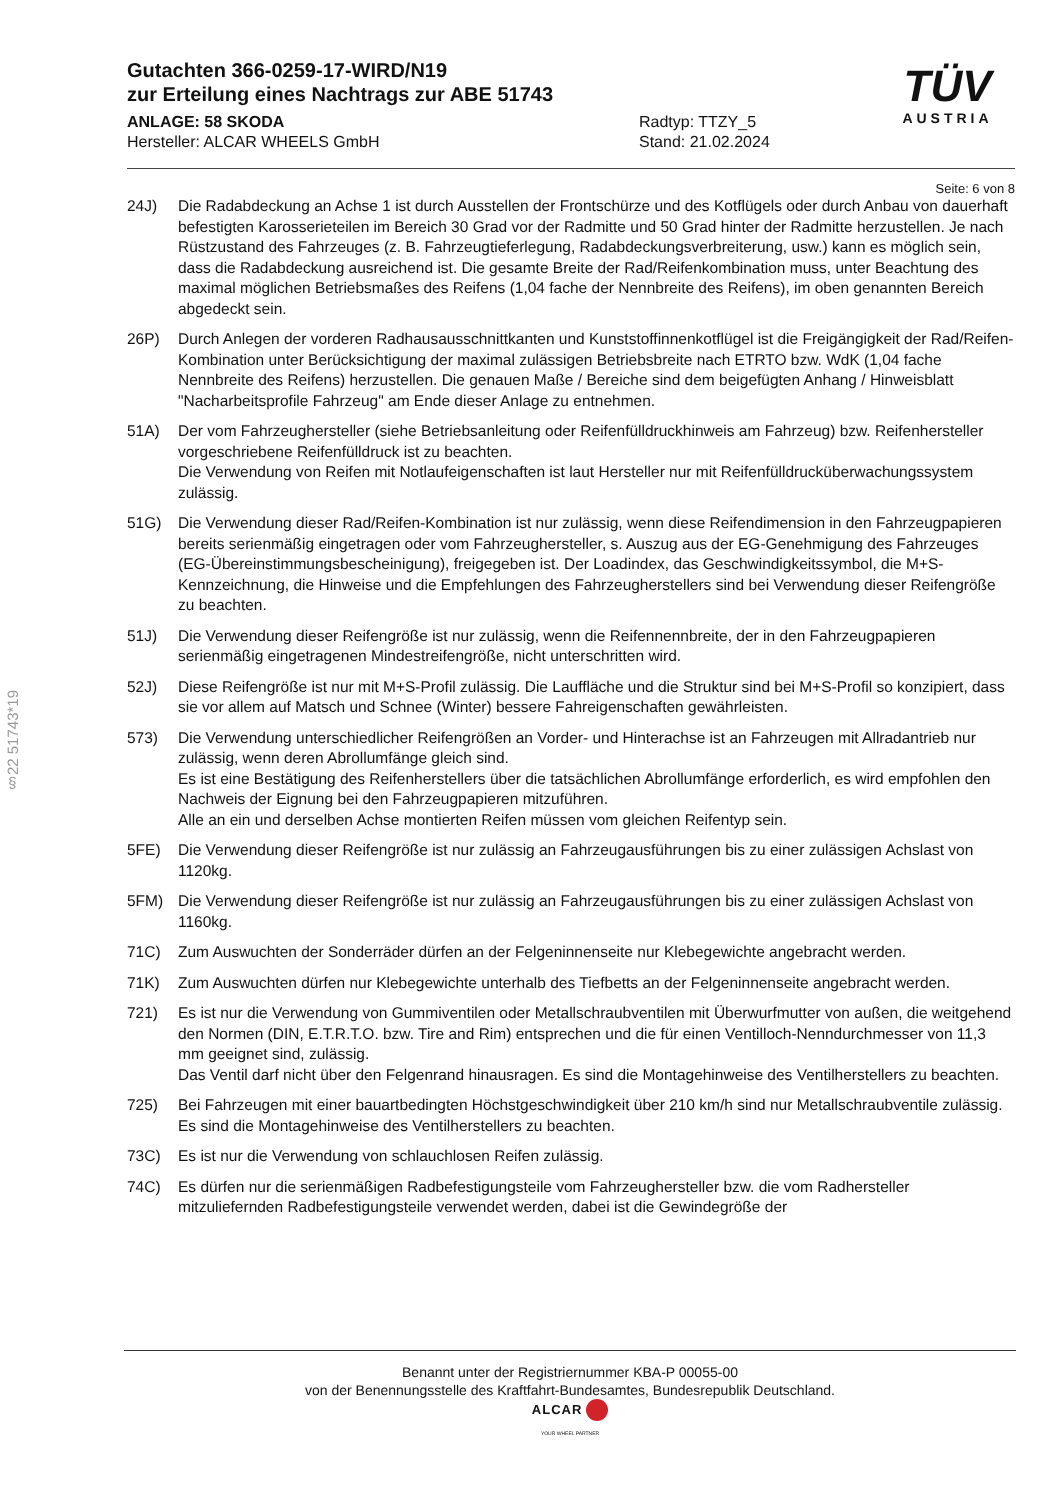§22 51743*19
TÜV
AUSTRIA
Gutachten 366-0259-17-WIRD/N19
zur Erteilung eines Nachtrags zur ABE 51743
ANLAGE: 58 SKODA
Hersteller: ALCAR WHEELS GmbH
Radtyp: TTZY_5
Stand: 21.02.2024
Seite: 6 von 8
24J) Die Radabdeckung an Achse 1 ist durch Ausstellen der Frontschürze und des Kotflügels oder durch Anbau von dauerhaft befestigten Karosserieteilen im Bereich 30 Grad vor der Radmitte und 50 Grad hinter der Radmitte herzustellen. Je nach Rüstzustand des Fahrzeuges (z. B. Fahrzeugtieferlegung, Radabdeckungsverbreiterung, usw.) kann es möglich sein, dass die Radabdeckung ausreichend ist. Die gesamte Breite der Rad/Reifenkombination muss, unter Beachtung des maximal möglichen Betriebsmaßes des Reifens (1,04 fache der Nennbreite des Reifens), im oben genannten Bereich abgedeckt sein.
26P) Durch Anlegen der vorderen Radhausausschnittkanten und Kunststoffinnenkotflügel ist die Freigängigkeit der Rad/Reifen-Kombination unter Berücksichtigung der maximal zulässigen Betriebsbreite nach ETRTO bzw. WdK (1,04 fache Nennbreite des Reifens) herzustellen. Die genauen Maße / Bereiche sind dem beigefügten Anhang / Hinweisblatt "Nacharbeitsprofile Fahrzeug" am Ende dieser Anlage zu entnehmen.
51A) Der vom Fahrzeughersteller (siehe Betriebsanleitung oder Reifenfülldruckhinweis am Fahrzeug) bzw. Reifenhersteller vorgeschriebene Reifenfülldruck ist zu beachten.
Die Verwendung von Reifen mit Notlaufeigenschaften ist laut Hersteller nur mit Reifenfülldrucküberwachungssystem zulässig.
51G) Die Verwendung dieser Rad/Reifen-Kombination ist nur zulässig, wenn diese Reifendimension in den Fahrzeugpapieren bereits serienmäßig eingetragen oder vom Fahrzeughersteller, s. Auszug aus der EG-Genehmigung des Fahrzeuges (EG-Übereinstimmungsbescheinigung), freigegeben ist. Der Loadindex, das Geschwindigkeitssymbol, die M+S-Kennzeichnung, die Hinweise und die Empfehlungen des Fahrzeugherstellers sind bei Verwendung dieser Reifengröße zu beachten.
51J) Die Verwendung dieser Reifengröße ist nur zulässig, wenn die Reifennennbreite, der in den Fahrzeugpapieren serienmäßig eingetragenen Mindestreifengröße, nicht unterschritten wird.
52J) Diese Reifengröße ist nur mit M+S-Profil zulässig. Die Lauffläche und die Struktur sind bei M+S-Profil so konzipiert, dass sie vor allem auf Matsch und Schnee (Winter) bessere Fahreigenschaften gewährleisten.
573) Die Verwendung unterschiedlicher Reifengrößen an Vorder- und Hinterachse ist an Fahrzeugen mit Allradantrieb nur zulässig, wenn deren Abrollumfänge gleich sind.
Es ist eine Bestätigung des Reifenherstellers über die tatsächlichen Abrollumfänge erforderlich, es wird empfohlen den Nachweis der Eignung bei den Fahrzeugpapieren mitzuführen.
Alle an ein und derselben Achse montierten Reifen müssen vom gleichen Reifentyp sein.
5FE) Die Verwendung dieser Reifengröße ist nur zulässig an Fahrzeugausführungen bis zu einer zulässigen Achslast von 1120kg.
5FM) Die Verwendung dieser Reifengröße ist nur zulässig an Fahrzeugausführungen bis zu einer zulässigen Achslast von 1160kg.
71C) Zum Auswuchten der Sonderräder dürfen an der Felgeninnenseite nur Klebegewichte angebracht werden.
71K) Zum Auswuchten dürfen nur Klebegewichte unterhalb des Tiefbetts an der Felgeninnenseite angebracht werden.
721) Es ist nur die Verwendung von Gummiventilen oder Metallschraubventilen mit Überwurfmutter von außen, die weitgehend den Normen (DIN, E.T.R.T.O. bzw. Tire and Rim) entsprechen und die für einen Ventilloch-Nenndurchmesser von 11,3 mm geeignet sind, zulässig.
Das Ventil darf nicht über den Felgenrand hinausragen. Es sind die Montagehinweise des Ventilherstellers zu beachten.
725) Bei Fahrzeugen mit einer bauartbedingten Höchstgeschwindigkeit über 210 km/h sind nur Metallschraubventile zulässig. Es sind die Montagehinweise des Ventilherstellers zu beachten.
73C) Es ist nur die Verwendung von schlauchlosen Reifen zulässig.
74C) Es dürfen nur die serienmäßigen Radbefestigungsteile vom Fahrzeughersteller bzw. die vom Radhersteller mitzuliefernden Radbefestigungsteile verwendet werden, dabei ist die Gewindegröße der
Benannt unter der Registriernummer KBA-P 00055-00
von der Benennungsstelle des Kraftfahrt-Bundesamtes, Bundesrepublik Deutschland.
ALCAR
YOUR WHEEL PARTNER